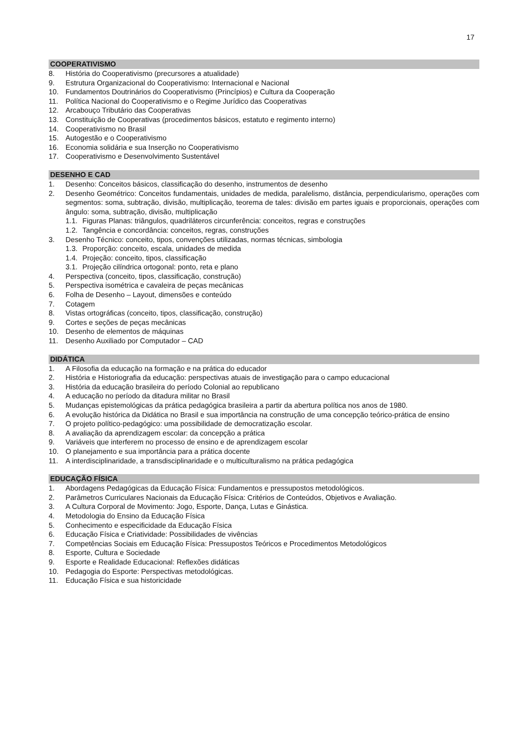17
COOPERATIVISMO
8. História do Cooperativismo (precursores a atualidade)
9. Estrutura Organizacional do Cooperativismo: Internacional e Nacional
10. Fundamentos Doutrinários do Cooperativismo (Princípios) e Cultura da Cooperação
11. Política Nacional do Cooperativismo e o Regime Jurídico das Cooperativas
12. Arcabouço Tributário das Cooperativas
13. Constituição de Cooperativas (procedimentos básicos, estatuto e regimento interno)
14. Cooperativismo no Brasil
15. Autogestão e o Cooperativismo
16. Economia solidária e sua Inserção no Cooperativismo
17. Cooperativismo e Desenvolvimento Sustentável
DESENHO E CAD
1. Desenho: Conceitos básicos, classificação do desenho, instrumentos de desenho
2. Desenho Geométrico: Conceitos fundamentais, unidades de medida, paralelismo, distância, perpendicularismo, operações com segmentos: soma, subtração, divisão, multiplicação, teorema de tales: divisão em partes iguais e proporcionais, operações com ângulo: soma, subtração, divisão, multiplicação
1.1. Figuras Planas: triângulos, quadriláteros circunferência: conceitos, regras e construções
1.2. Tangência e concordância: conceitos, regras, construções
3. Desenho Técnico: conceito, tipos, convenções utilizadas, normas técnicas, simbologia
1.3. Proporção: conceito, escala, unidades de medida
1.4. Projeção: conceito, tipos, classificação
3.1. Projeção cilíndrica ortogonal: ponto, reta e plano
4. Perspectiva (conceito, tipos, classificação, construção)
5. Perspectiva isométrica e cavaleira de peças mecânicas
6. Folha de Desenho – Layout, dimensões e conteúdo
7. Cotagem
8. Vistas ortográficas (conceito, tipos, classificação, construção)
9. Cortes e seções de peças mecânicas
10. Desenho de elementos de máquinas
11. Desenho Auxiliado por Computador – CAD
DIDÁTICA
1. A Filosofia da educação na formação e na prática do educador
2. História e Historiografia da educação: perspectivas atuais de investigação para o campo educacional
3. História da educação brasileira do período Colonial ao republicano
4. A educação no período da ditadura militar no Brasil
5. Mudanças epistemológicas da prática pedagógica brasileira a partir da abertura política nos anos de 1980.
6. A evolução histórica da Didática no Brasil e sua importância na construção de uma concepção teórico-prática de ensino
7. O projeto político-pedagógico: uma possibilidade de democratização escolar.
8. A avaliação da aprendizagem escolar: da concepção a prática
9. Variáveis que interferem no processo de ensino e de aprendizagem escolar
10. O planejamento e sua importância para a prática docente
11. A interdisciplinaridade, a transdisciplinaridade e o multiculturalismo na prática pedagógica
EDUCAÇÃO FÍSICA
1. Abordagens Pedagógicas da Educação Física: Fundamentos e pressupostos metodológicos.
2. Parâmetros Curriculares Nacionais da Educação Física: Critérios de Conteúdos, Objetivos e Avaliação.
3. A Cultura Corporal de Movimento: Jogo, Esporte, Dança, Lutas e Ginástica.
4. Metodologia do Ensino da Educação Física
5. Conhecimento e especificidade da Educação Física
6. Educação Física e Criatividade: Possibilidades de vivências
7. Competências Sociais em Educação Física: Pressupostos Teóricos e Procedimentos Metodológicos
8. Esporte, Cultura e Sociedade
9. Esporte e Realidade Educacional: Reflexões didáticas
10. Pedagogia do Esporte: Perspectivas metodológicas.
11. Educação Física e sua historicidade